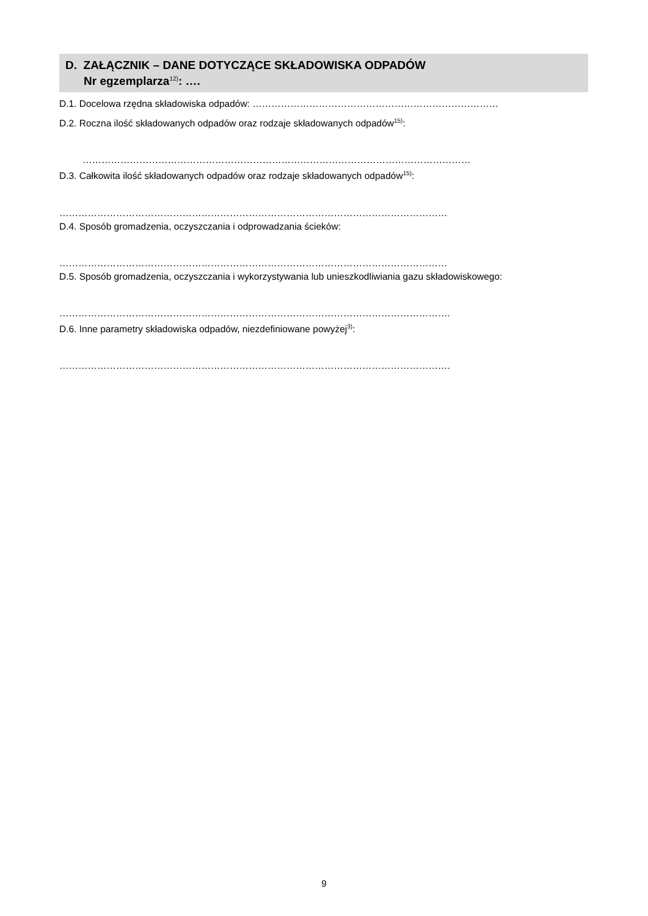D. ZAŁĄCZNIK – DANE DOTYCZĄCE SKŁADOWISKA ODPADÓW
Nr egzemplarza<sup>12)</sup>: ….
D.1. Docelowa rzędna składowiska odpadów: ……………………………………………………………………
D.2. Roczna ilość składowanych odpadów oraz rodzaje składowanych odpadów<sup>15)</sup>:
……………………………………………………………………………………………………………
D.3. Całkowita ilość składowanych odpadów oraz rodzaje składowanych odpadów<sup>15)</sup>:
……………………………………………………………………………………………………………
D.4. Sposób gromadzenia, oczyszczania i odprowadzania ścieków:
……………………………………………………………………………………………………………
D.5. Sposób gromadzenia, oczyszczania i wykorzystywania lub unieszkodliwiania gazu składowiskowego:
…………………………………………………………………………………………………………….
D.6. Inne parametry składowiska odpadów, niezdefiniowane powyżej<sup>3)</sup>:
…………………………………………………………………………………………………………….
9